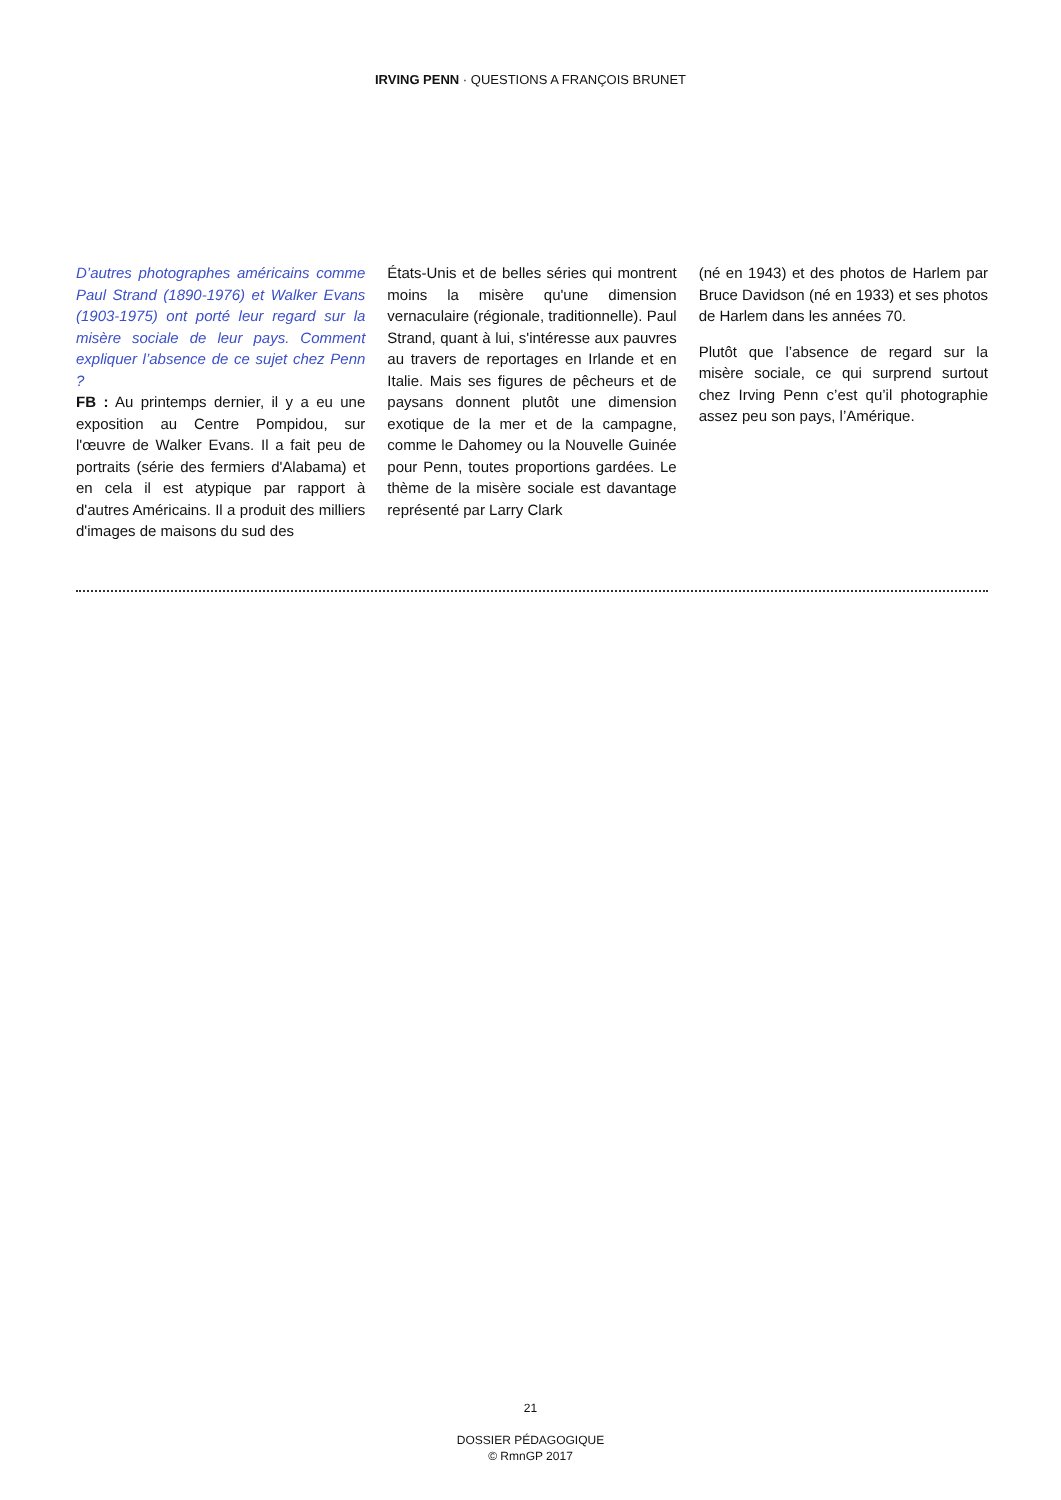IRVING PENN · QUESTIONS A FRANÇOIS BRUNET
D’autres photographes américains comme Paul Strand (1890-1976) et Walker Evans (1903-1975) ont porté leur regard sur la misère sociale de leur pays. Comment expliquer l’absence de ce sujet chez Penn ?
FB : Au printemps dernier, il y a eu une exposition au Centre Pompidou, sur l'œuvre de Walker Evans. Il a fait peu de portraits (série des fermiers d'Alabama) et en cela il est atypique par rapport à d'autres Américains. Il a produit des milliers d'images de maisons du sud des
États-Unis et de belles séries qui montrent moins la misère qu'une dimension vernaculaire (régionale, traditionnelle). Paul Strand, quant à lui, s'intéresse aux pauvres au travers de reportages en Irlande et en Italie. Mais ses figures de pêcheurs et de paysans donnent plutôt une dimension exotique de la mer et de la campagne, comme le Dahomey ou la Nouvelle Guinée pour Penn, toutes proportions gardées. Le thème de la misère sociale est davantage représenté par Larry Clark
(né en 1943) et des photos de Harlem par Bruce Davidson (né en 1933) et ses photos de Harlem dans les années 70.
Plutôt que l’absence de regard sur la misère sociale, ce qui surprend surtout chez Irving Penn c’est qu’il photographie assez peu son pays, l’Amérique.
21
DOSSIER PÉDAGOGIQUE
© RmnGP 2017